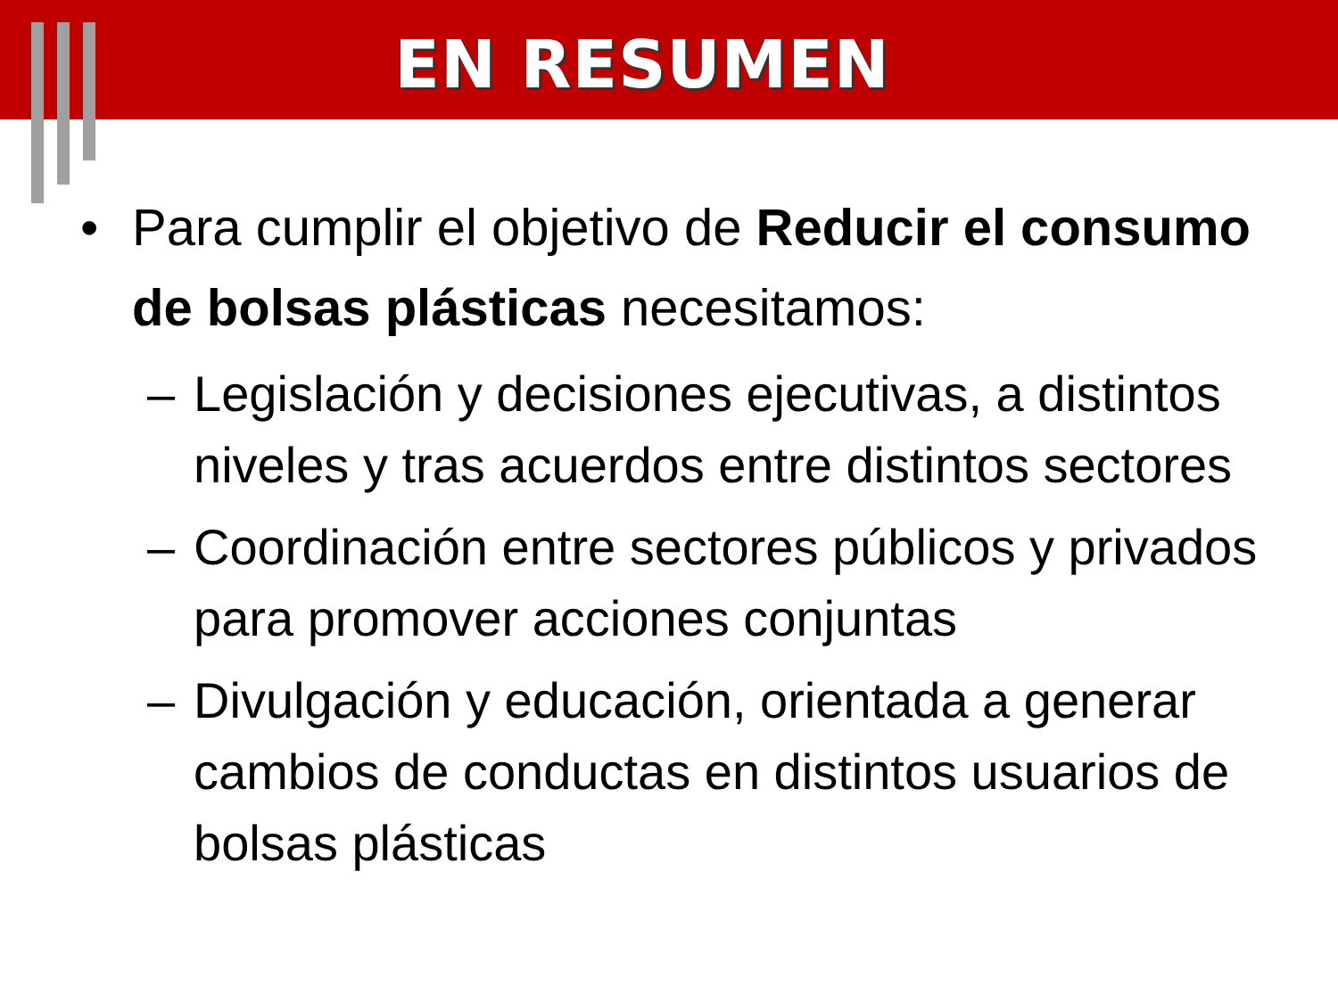EN RESUMEN
• Para cumplir el objetivo de Reducir el consumo de bolsas plásticas necesitamos:
– Legislación y decisiones ejecutivas, a distintos niveles y tras acuerdos entre distintos sectores
– Coordinación entre sectores públicos y privados para promover acciones conjuntas
– Divulgación y educación, orientada a generar cambios de conductas en distintos usuarios de bolsas plásticas